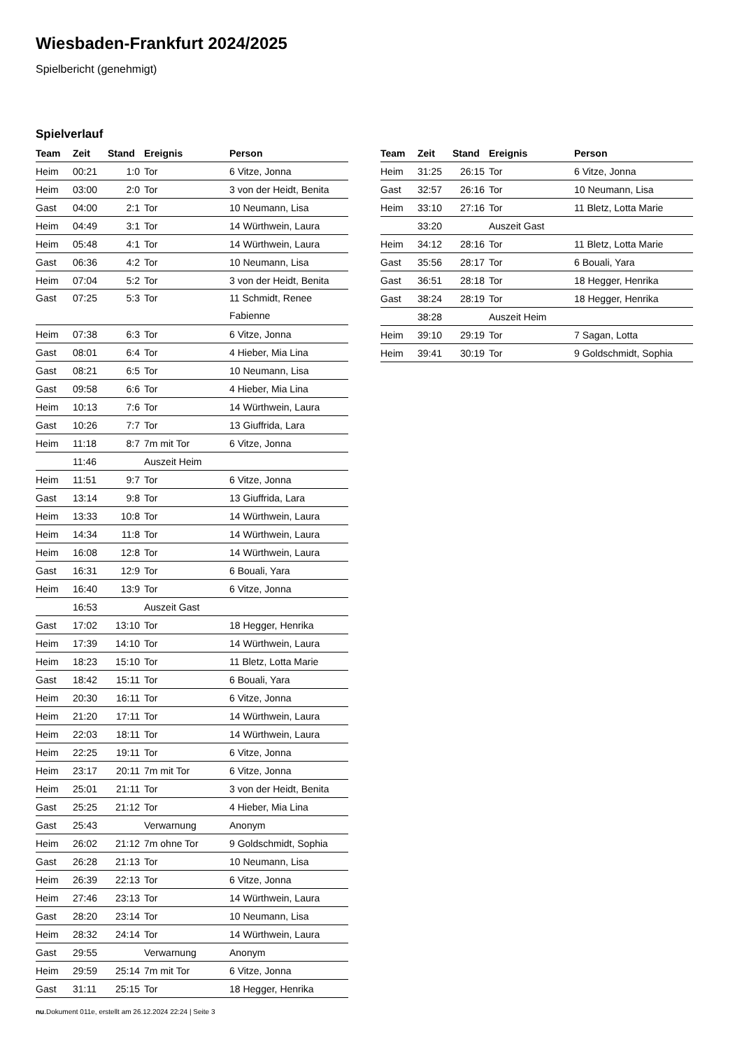Wiesbaden-Frankfurt 2024/2025
Spielbericht (genehmigt)
Spielverlauf
| Team | Zeit | Stand | Ereignis | Person |
| --- | --- | --- | --- | --- |
| Heim | 00:21 | 1:0 | Tor | 6 Vitze, Jonna |
| Heim | 03:00 | 2:0 | Tor | 3 von der Heidt, Benita |
| Gast | 04:00 | 2:1 | Tor | 10 Neumann, Lisa |
| Heim | 04:49 | 3:1 | Tor | 14 Würthwein, Laura |
| Heim | 05:48 | 4:1 | Tor | 14 Würthwein, Laura |
| Gast | 06:36 | 4:2 | Tor | 10 Neumann, Lisa |
| Heim | 07:04 | 5:2 | Tor | 3 von der Heidt, Benita |
| Gast | 07:25 | 5:3 | Tor | 11 Schmidt, Renee Fabienne |
| Heim | 07:38 | 6:3 | Tor | 6 Vitze, Jonna |
| Gast | 08:01 | 6:4 | Tor | 4 Hieber, Mia Lina |
| Gast | 08:21 | 6:5 | Tor | 10 Neumann, Lisa |
| Gast | 09:58 | 6:6 | Tor | 4 Hieber, Mia Lina |
| Heim | 10:13 | 7:6 | Tor | 14 Würthwein, Laura |
| Gast | 10:26 | 7:7 | Tor | 13 Giuffrida, Lara |
| Heim | 11:18 | 8:7 | 7m mit Tor | 6 Vitze, Jonna |
| | 11:46 | | Auszeit Heim | |
| Heim | 11:51 | 9:7 | Tor | 6 Vitze, Jonna |
| Gast | 13:14 | 9:8 | Tor | 13 Giuffrida, Lara |
| Heim | 13:33 | 10:8 | Tor | 14 Würthwein, Laura |
| Heim | 14:34 | 11:8 | Tor | 14 Würthwein, Laura |
| Heim | 16:08 | 12:8 | Tor | 14 Würthwein, Laura |
| Gast | 16:31 | 12:9 | Tor | 6 Bouali, Yara |
| Heim | 16:40 | 13:9 | Tor | 6 Vitze, Jonna |
| | 16:53 | | Auszeit Gast | |
| Gast | 17:02 | 13:10 | Tor | 18 Hegger, Henrika |
| Heim | 17:39 | 14:10 | Tor | 14 Würthwein, Laura |
| Heim | 18:23 | 15:10 | Tor | 11 Bletz, Lotta Marie |
| Gast | 18:42 | 15:11 | Tor | 6 Bouali, Yara |
| Heim | 20:30 | 16:11 | Tor | 6 Vitze, Jonna |
| Heim | 21:20 | 17:11 | Tor | 14 Würthwein, Laura |
| Heim | 22:03 | 18:11 | Tor | 14 Würthwein, Laura |
| Heim | 22:25 | 19:11 | Tor | 6 Vitze, Jonna |
| Heim | 23:17 | 20:11 | 7m mit Tor | 6 Vitze, Jonna |
| Heim | 25:01 | 21:11 | Tor | 3 von der Heidt, Benita |
| Gast | 25:25 | 21:12 | Tor | 4 Hieber, Mia Lina |
| Gast | 25:43 | | Verwarnung | Anonym |
| Heim | 26:02 | 21:12 | 7m ohne Tor | 9 Goldschmidt, Sophia |
| Gast | 26:28 | 21:13 | Tor | 10 Neumann, Lisa |
| Heim | 26:39 | 22:13 | Tor | 6 Vitze, Jonna |
| Heim | 27:46 | 23:13 | Tor | 14 Würthwein, Laura |
| Gast | 28:20 | 23:14 | Tor | 10 Neumann, Lisa |
| Heim | 28:32 | 24:14 | Tor | 14 Würthwein, Laura |
| Gast | 29:55 | | Verwarnung | Anonym |
| Heim | 29:59 | 25:14 | 7m mit Tor | 6 Vitze, Jonna |
| Gast | 31:11 | 25:15 | Tor | 18 Hegger, Henrika |
| Team | Zeit | Stand | Ereignis | Person |
| --- | --- | --- | --- | --- |
| Heim | 31:25 | 26:15 | Tor | 6 Vitze, Jonna |
| Gast | 32:57 | 26:16 | Tor | 10 Neumann, Lisa |
| Heim | 33:10 | 27:16 | Tor | 11 Bletz, Lotta Marie |
| | 33:20 | | Auszeit Gast | |
| Heim | 34:12 | 28:16 | Tor | 11 Bletz, Lotta Marie |
| Gast | 35:56 | 28:17 | Tor | 6 Bouali, Yara |
| Gast | 36:51 | 28:18 | Tor | 18 Hegger, Henrika |
| Gast | 38:24 | 28:19 | Tor | 18 Hegger, Henrika |
| | 38:28 | | Auszeit Heim | |
| Heim | 39:10 | 29:19 | Tor | 7 Sagan, Lotta |
| Heim | 39:41 | 30:19 | Tor | 9 Goldschmidt, Sophia |
nu.Dokument 011e, erstellt am 26.12.2024 22:24 | Seite 3